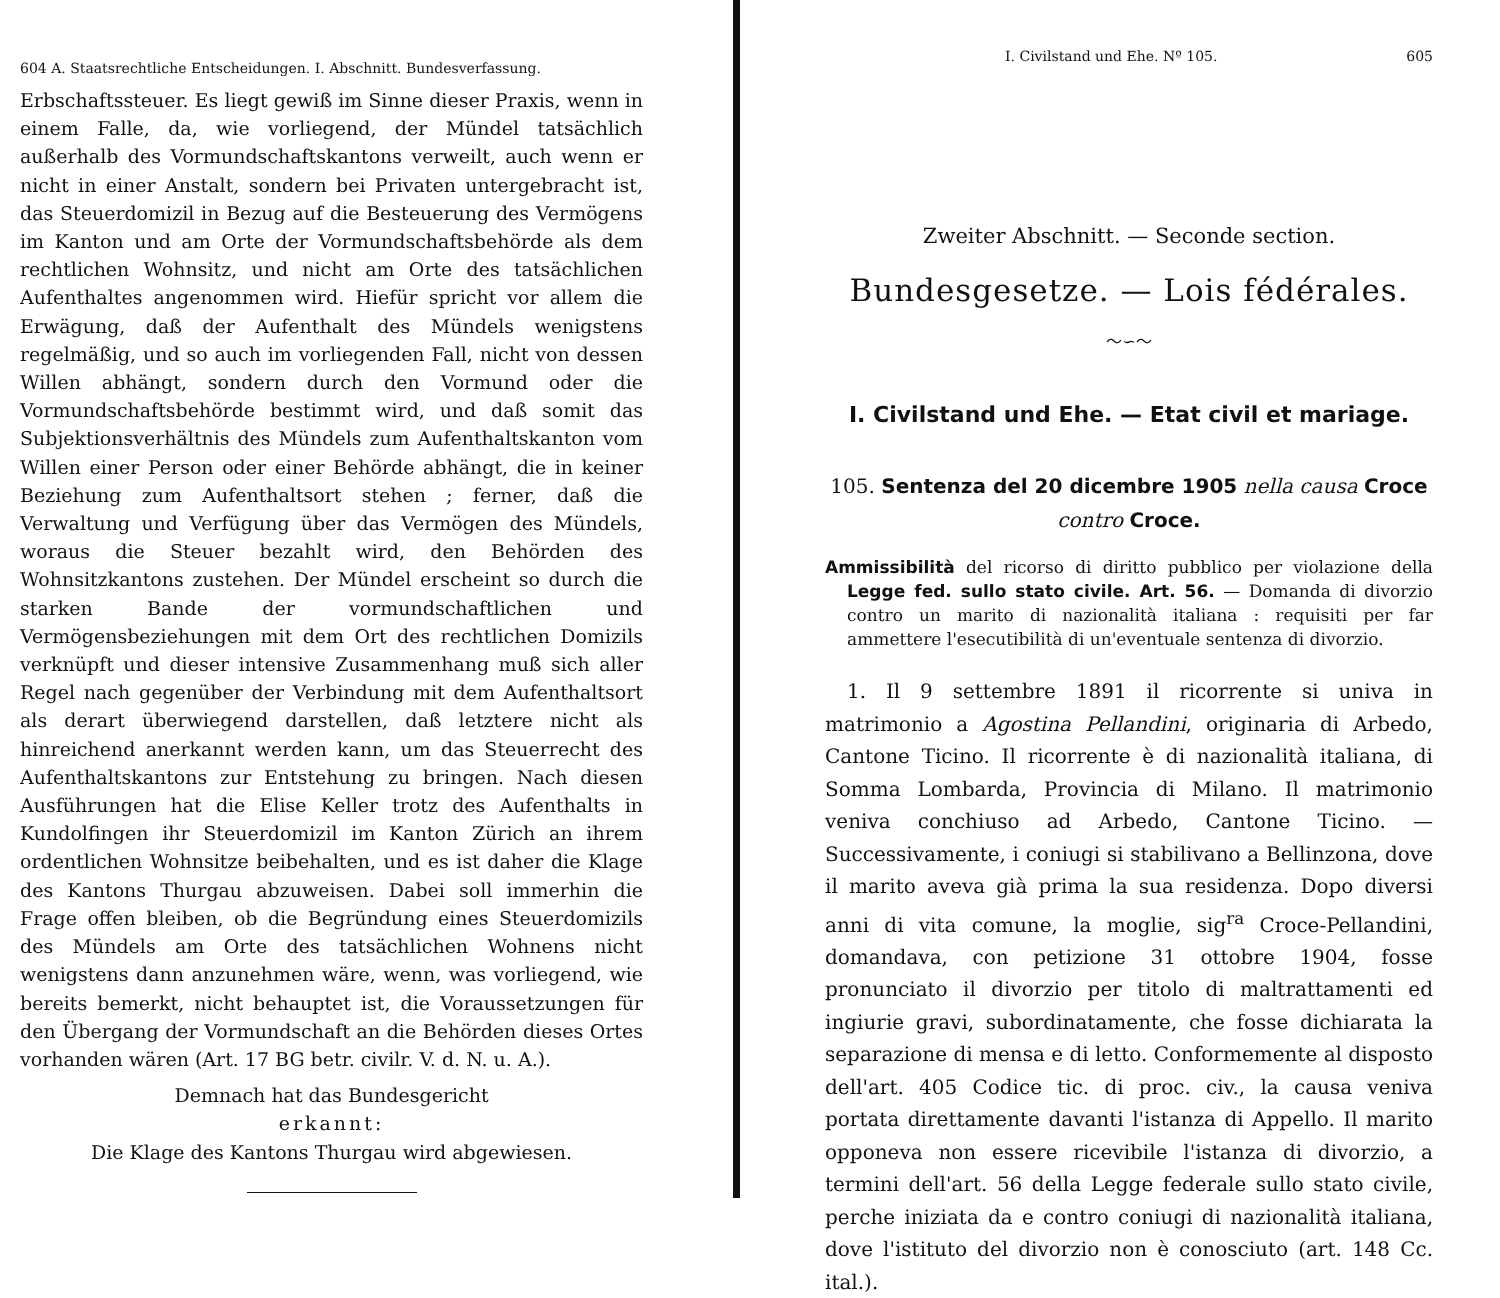604 A. Staatsrechtliche Entscheidungen. I. Abschnitt. Bundesverfassung.
Erbschaftssteuer. Es liegt gewiß im Sinne dieser Praxis, wenn in einem Falle, da, wie vorliegend, der Mündel tatsächlich außerhalb des Vormundschaftskantons verweilt, auch wenn er nicht in einer Anstalt, sondern bei Privaten untergebracht ist, das Steuerdomizil in Bezug auf die Besteuerung des Vermögens im Kanton und am Orte der Vormundschaftsbehörde als dem rechtlichen Wohnsitz, und nicht am Orte des tatsächlichen Aufenthaltes angenommen wird. Hiefür spricht vor allem die Erwägung, daß der Aufenthalt des Mündels wenigstens regelmäßig, und so auch im vorliegenden Fall, nicht von dessen Willen abhängt, sondern durch den Vormund oder die Vormundschaftsbehörde bestimmt wird, und daß somit das Subjektionsverhältnis des Mündels zum Aufenthaltskanton vom Willen einer Person oder einer Behörde abhängt, die in keiner Beziehung zum Aufenthaltsort stehen ; ferner, daß die Verwaltung und Verfügung über das Vermögen des Mündels, woraus die Steuer bezahlt wird, den Behörden des Wohnsitzkantons zustehen. Der Mündel erscheint so durch die starken Bande der vormundschaftlichen und Vermögensbeziehungen mit dem Ort des rechtlichen Domizils verknüpft und dieser intensive Zusammenhang muß sich aller Regel nach gegenüber der Verbindung mit dem Aufenthaltsort als derart überwiegend darstellen, daß letztere nicht als hinreichend anerkannt werden kann, um das Steuerrecht des Aufenthaltskantons zur Entstehung zu bringen. Nach diesen Ausführungen hat die Elise Keller trotz des Aufenthalts in Kundolfingen ihr Steuerdomizil im Kanton Zürich an ihrem ordentlichen Wohnsitze beibehalten, und es ist daher die Klage des Kantons Thurgau abzuweisen. Dabei soll immerhin die Frage offen bleiben, ob die Begründung eines Steuerdomizils des Mündels am Orte des tatsächlichen Wohnens nicht wenigstens dann anzunehmen wäre, wenn, was vorliegend, wie bereits bemerkt, nicht behauptet ist, die Voraussetzungen für den Übergang der Vormundschaft an die Behörden dieses Ortes vorhanden wären (Art. 17 BG betr. civilr. V. d. N. u. A.).
Demnach hat das Bundesgericht
erkannt:
Die Klage des Kantons Thurgau wird abgewiesen.
I. Civilstand und Ehe. Nº 105. 605
Zweiter Abschnitt. — Seconde section.
Bundesgesetze. — Lois fédérales.
〜∽〜
I. Civilstand und Ehe. — Etat civil et mariage.
105. Sentenza del 20 dicembre 1905 nella causa Croce contro Croce.
Ammissibilità del ricorso di diritto pubblico per violazione della Legge fed. sullo stato civile. Art. 56. — Domanda di divorzio contro un marito di nazionalità italiana : requisiti per far ammettere l'esecutibilità di un'eventuale sentenza di divorzio.
1. Il 9 settembre 1891 il ricorrente si univa in matrimonio a Agostina Pellandini, originaria di Arbedo, Cantone Ticino. Il ricorrente è di nazionalità italiana, di Somma Lombarda, Provincia di Milano. Il matrimonio veniva conchiuso ad Arbedo, Cantone Ticino. — Successivamente, i coniugi si stabilivano a Bellinzona, dove il marito aveva già prima la sua residenza. Dopo diversi anni di vita comune, la moglie, sig<sup>ra</sup> Croce-Pellandini, domandava, con petizione 31 ottobre 1904, fosse pronunciato il divorzio per titolo di maltrattamenti ed ingiurie gravi, subordinatamente, che fosse dichiarata la separazione di mensa e di letto. Conformemente al disposto dell'art. 405 Codice tic. di proc. civ., la causa veniva portata direttamente davanti l'istanza di Appello. Il marito opponeva non essere ricevibile l'istanza di divorzio, a termini dell'art. 56 della Legge federale sullo stato civile, perche iniziata da e contro coniugi di nazionalità italiana, dove l'istituto del divorzio non è conosciuto (art. 148 Cc. ital.).